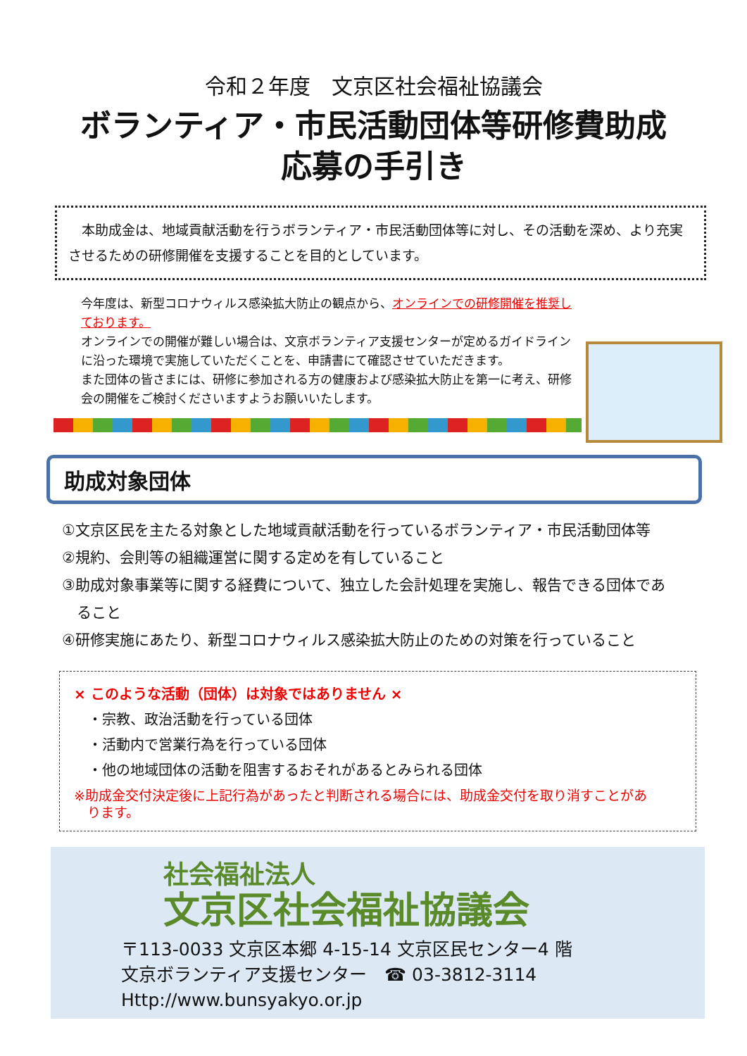令和２年度　文京区社会福祉協議会
ボランティア・市民活動団体等研修費助成
応募の手引き
　本助成金は、地域貢献活動を行うボランティア・市民活動団体等に対し、その活動を深め、より充実させるための研修開催を支援することを目的としています。
今年度は、新型コロナウィルス感染拡大防止の観点から、オンラインでの研修開催を推奨しております。
オンラインでの開催が難しい場合は、文京ボランティア支援センターが定めるガイドラインに沿った環境で実施していただくことを、申請書にて確認させていただきます。
また団体の皆さまには、研修に参加される方の健康および感染拡大防止を第一に考え、研修会の開催をご検討くださいますようお願いいたします。
助成対象団体
①文京区民を主たる対象とした地域貢献活動を行っているボランティア・市民活動団体等
②規約、会則等の組織運営に関する定めを有していること
③助成対象事業等に関する経費について、独立した会計処理を実施し、報告できる団体であ
　ること
④研修実施にあたり、新型コロナウィルス感染拡大防止のための対策を行っていること
× このような活動（団体）は対象ではありません ×
・宗教、政治活動を行っている団体
・活動内で営業行為を行っている団体
・他の地域団体の活動を阻害するおそれがあるとみられる団体
※助成金交付決定後に上記行為があったと判断される場合には、助成金交付を取り消すことがあ
　ります。
社会福祉法人
文京区社会福祉協議会
〒113-0033 文京区本郷 4-15-14 文京区民センター4 階
文京ボランティア支援センター　☎ 03-3812-3114
Http://www.bunsyakyo.or.jp